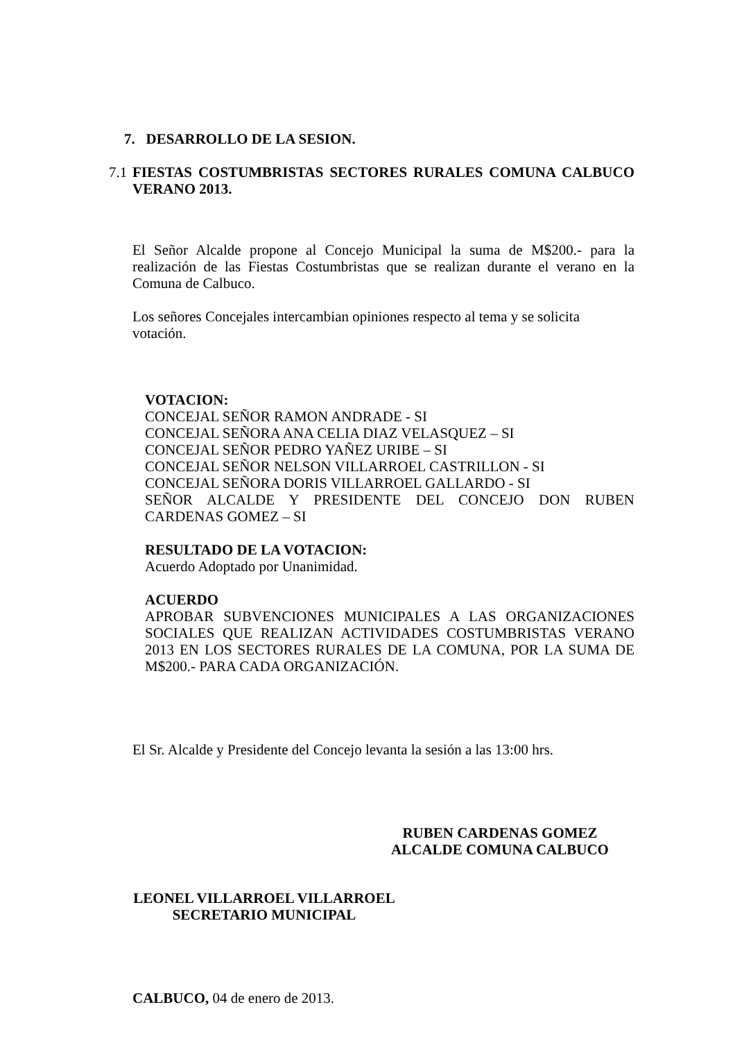7. DESARROLLO DE LA SESION.
7.1 FIESTAS COSTUMBRISTAS SECTORES RURALES COMUNA CALBUCO VERANO 2013.
El Señor Alcalde propone al Concejo Municipal la suma de M$200.- para la realización de las Fiestas Costumbristas que se realizan durante el verano en la Comuna de Calbuco.
Los señores Concejales intercambian opiniones respecto al tema y se solicita votación.
VOTACION:
CONCEJAL SEÑOR RAMON ANDRADE - SI
CONCEJAL SEÑORA ANA CELIA DIAZ VELASQUEZ – SI
CONCEJAL SEÑOR PEDRO YAÑEZ URIBE – SI
CONCEJAL SEÑOR NELSON VILLARROEL CASTRILLON - SI
CONCEJAL SEÑORA DORIS VILLARROEL GALLARDO - SI
SEÑOR ALCALDE Y PRESIDENTE DEL CONCEJO DON RUBEN CARDENAS GOMEZ – SI
RESULTADO DE LA VOTACION:
Acuerdo Adoptado por Unanimidad.
ACUERDO
APROBAR SUBVENCIONES MUNICIPALES A LAS ORGANIZACIONES SOCIALES QUE REALIZAN ACTIVIDADES COSTUMBRISTAS VERANO 2013 EN LOS SECTORES RURALES DE LA COMUNA, POR LA SUMA DE M$200.- PARA CADA ORGANIZACIÓN.
El Sr. Alcalde y Presidente del Concejo levanta la sesión a las 13:00 hrs.
RUBEN CARDENAS GOMEZ
ALCALDE COMUNA CALBUCO
LEONEL VILLARROEL VILLARROEL
SECRETARIO MUNICIPAL
CALBUCO, 04 de enero de 2013.